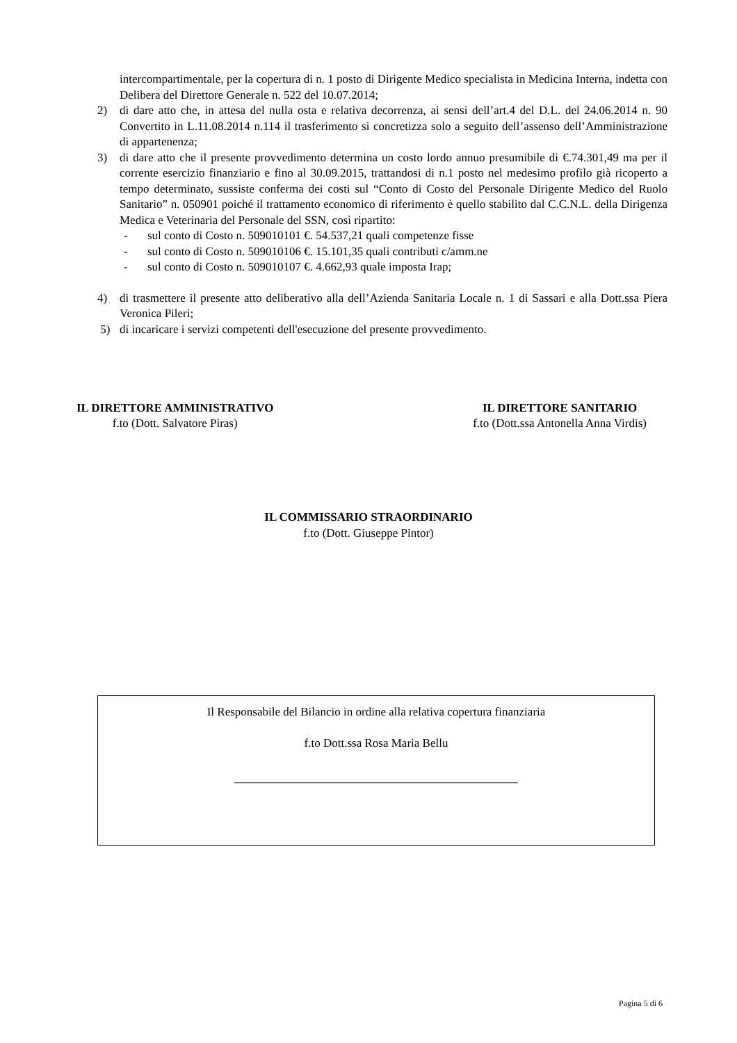intercompartimentale, per la copertura di n. 1 posto di Dirigente Medico specialista in Medicina Interna, indetta con Delibera del Direttore Generale n. 522 del 10.07.2014;
2) di dare atto che, in attesa del nulla osta e relativa decorrenza, ai sensi dell’art.4 del D.L. del 24.06.2014 n. 90 Convertito in L.11.08.2014 n.114 il trasferimento si concretizza solo a seguito dell’assenso dell’Amministrazione di appartenenza;
3) di dare atto che il presente provvedimento determina un costo lordo annuo presumibile di €.74.301,49 ma per il corrente esercizio finanziario e fino al 30.09.2015, trattandosi di n.1 posto nel medesimo profilo già ricoperto a tempo determinato, sussiste conferma dei costi sul “Conto di Costo del Personale Dirigente Medico del Ruolo Sanitario” n. 050901 poiché il trattamento economico di riferimento è quello stabilito dal C.C.N.L. della Dirigenza Medica e Veterinaria del Personale del SSN, così ripartito:
- sul conto di Costo n. 509010101 €. 54.537,21 quali competenze fisse
- sul conto di Costo n. 509010106 €. 15.101,35 quali contributi c/amm.ne
- sul conto di Costo n. 509010107 €. 4.662,93 quale imposta Irap;
4) di trasmettere il presente atto deliberativo alla dell’Azienda Sanitaria Locale n. 1 di Sassari e alla Dott.ssa Piera Veronica Pileri;
5) di incaricare i servizi competenti dell'esecuzione del presente provvedimento.
IL DIRETTORE AMMINISTRATIVO
f.to (Dott. Salvatore Piras)
IL DIRETTORE SANITARIO
f.to (Dott.ssa Antonella Anna Virdis)
IL COMMISSARIO STRAORDINARIO
f.to (Dott. Giuseppe Pintor)
Il Responsabile del Bilancio in ordine alla relativa copertura finanziaria
f.to Dott.ssa Rosa Maria Bellu
________________________________________________
Pagina 5 di 6